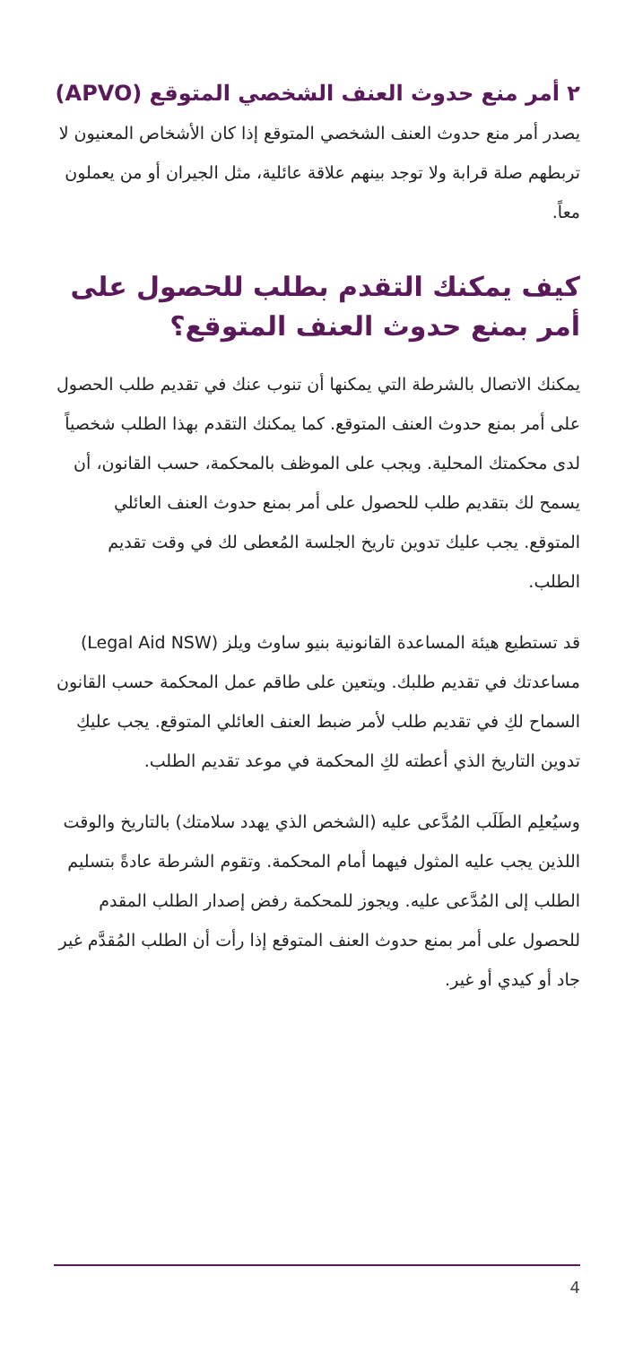٢ أمر منع حدوث العنف الشخصي المتوقع (APVO)
يصدر أمر منع حدوث العنف الشخصي المتوقع إذا كان الأشخاص المعنيون لا تربطهم صلة قرابة ولا توجد بينهم علاقة عائلية، مثل الجيران أو من يعملون معاً.
كيف يمكنك التقدم بطلب للحصول على أمر بمنع حدوث العنف المتوقع؟
يمكنك الاتصال بالشرطة التي يمكنها أن تنوب عنك في تقديم طلب الحصول على أمر بمنع حدوث العنف المتوقع. كما يمكنك التقدم بهذا الطلب شخصياً لدى محكمتك المحلية. ويجب على الموظف بالمحكمة، حسب القانون، أن يسمح لك بتقديم طلب للحصول على أمر بمنع حدوث العنف العائلي المتوقع. يجب عليك تدوين تاريخ الجلسة المُعطى لك في وقت تقديم الطلب.
قد تستطيع هيئة المساعدة القانونية بنيو ساوث ويلز (Legal Aid NSW) مساعدتك في تقديم طلبك. ويتعين على طاقم عمل المحكمة حسب القانون السماح لكِ في تقديم طلب لأمر ضبط العنف العائلي المتوقع. يجب عليكِ تدوين التاريخ الذي أعطته لكِ المحكمة في موعد تقديم الطلب.
وسيُعلِم الطَلَب المُدَّعى عليه (الشخص الذي يهدد سلامتك) بالتاريخ والوقت اللذين يجب عليه المثول فيهما أمام المحكمة. وتقوم الشرطة عادةً بتسليم الطلب إلى المُدَّعى عليه. ويجوز للمحكمة رفض إصدار الطلب المقدم للحصول على أمر بمنع حدوث العنف المتوقع إذا رأت أن الطلب المُقدَّم غير جاد أو كيدي أو غير.
4